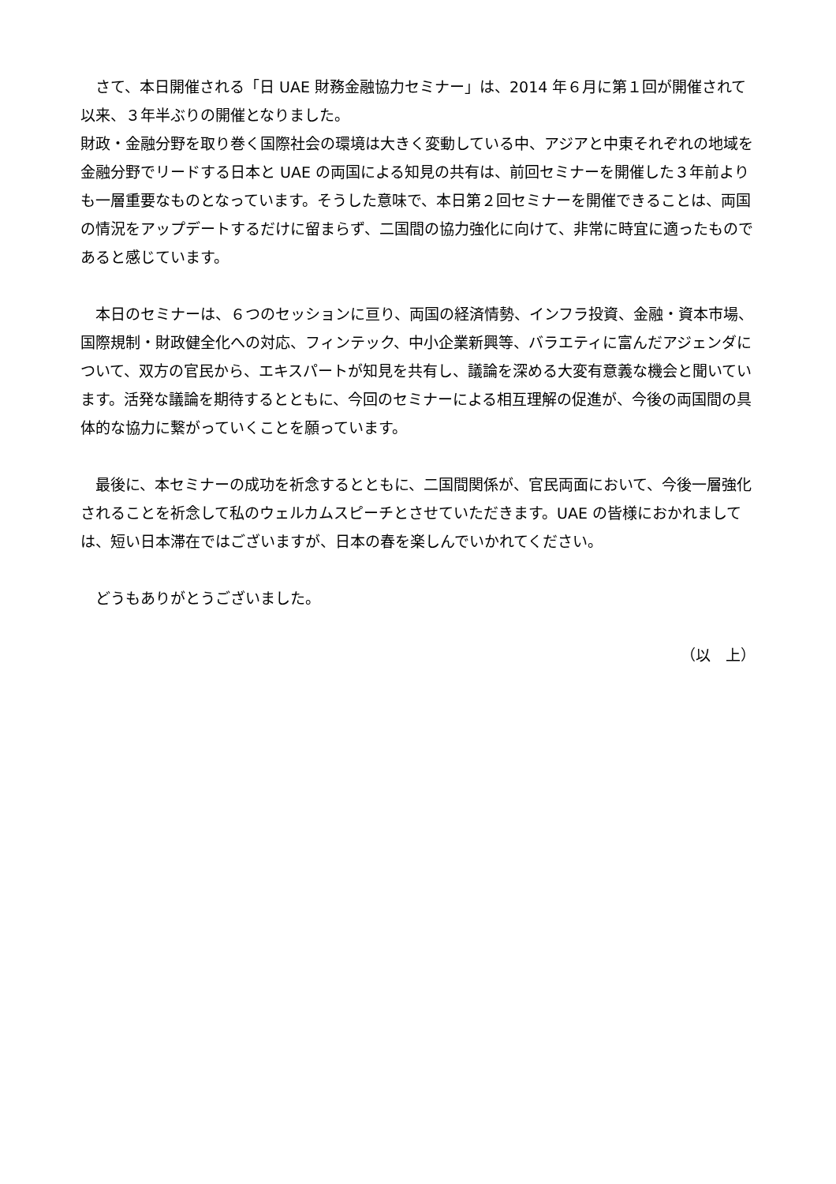さて、本日開催される「日 UAE 財務金融協力セミナー」は、2014 年６月に第１回が開催されて以来、３年半ぶりの開催となりました。
財政・金融分野を取り巻く国際社会の環境は大きく変動している中、アジアと中東それぞれの地域を金融分野でリードする日本と UAE の両国による知見の共有は、前回セミナーを開催した３年前よりも一層重要なものとなっています。そうした意味で、本日第２回セミナーを開催できることは、両国の情況をアップデートするだけに留まらず、二国間の協力強化に向けて、非常に時宜に適ったものであると感じています。
　本日のセミナーは、６つのセッションに亘り、両国の経済情勢、インフラ投資、金融・資本市場、国際規制・財政健全化への対応、フィンテック、中小企業新興等、バラエティに富んだアジェンダについて、双方の官民から、エキスパートが知見を共有し、議論を深める大変有意義な機会と聞いています。活発な議論を期待するとともに、今回のセミナーによる相互理解の促進が、今後の両国間の具体的な協力に繋がっていくことを願っています。
　最後に、本セミナーの成功を祈念するとともに、二国間関係が、官民両面において、今後一層強化されることを祈念して私のウェルカムスピーチとさせていただきます。UAE の皆様におかれましては、短い日本滞在ではございますが、日本の春を楽しんでいかれてください。
　どうもありがとうございました。
（以　上）